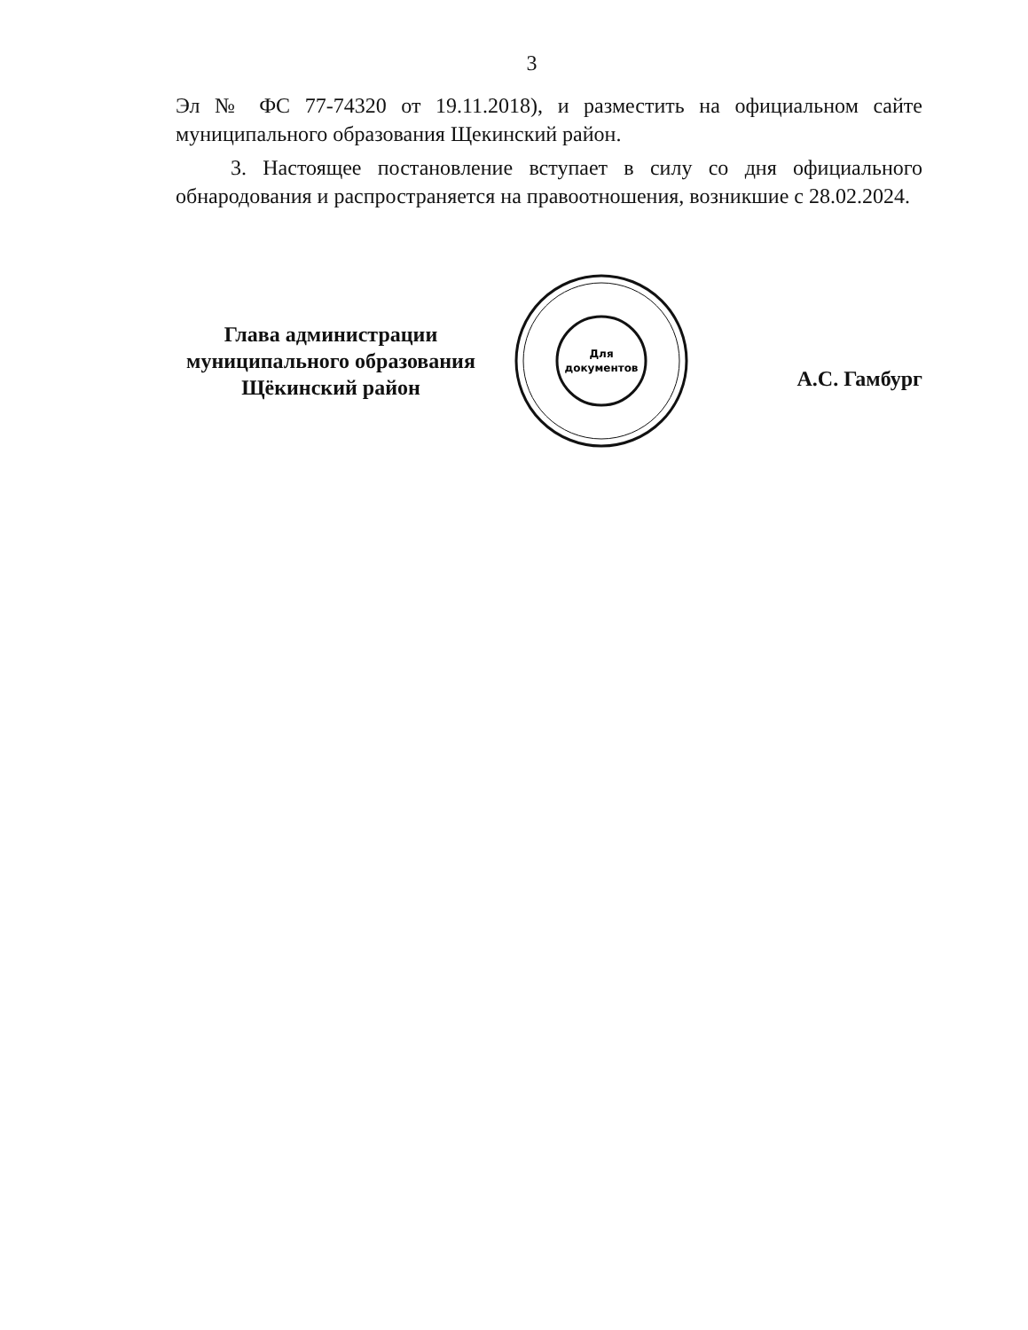3
Эл № ФС 77-74320 от 19.11.2018), и разместить на официальном сайте муниципального образования Щекинский район.
3. Настоящее постановление вступает в силу со дня официального обнародования и распространяется на правоотношения, возникшие с 28.02.2024.
Глава администрации
муниципального образования
Щёкинский район
Для
документов
А.С. Гамбург